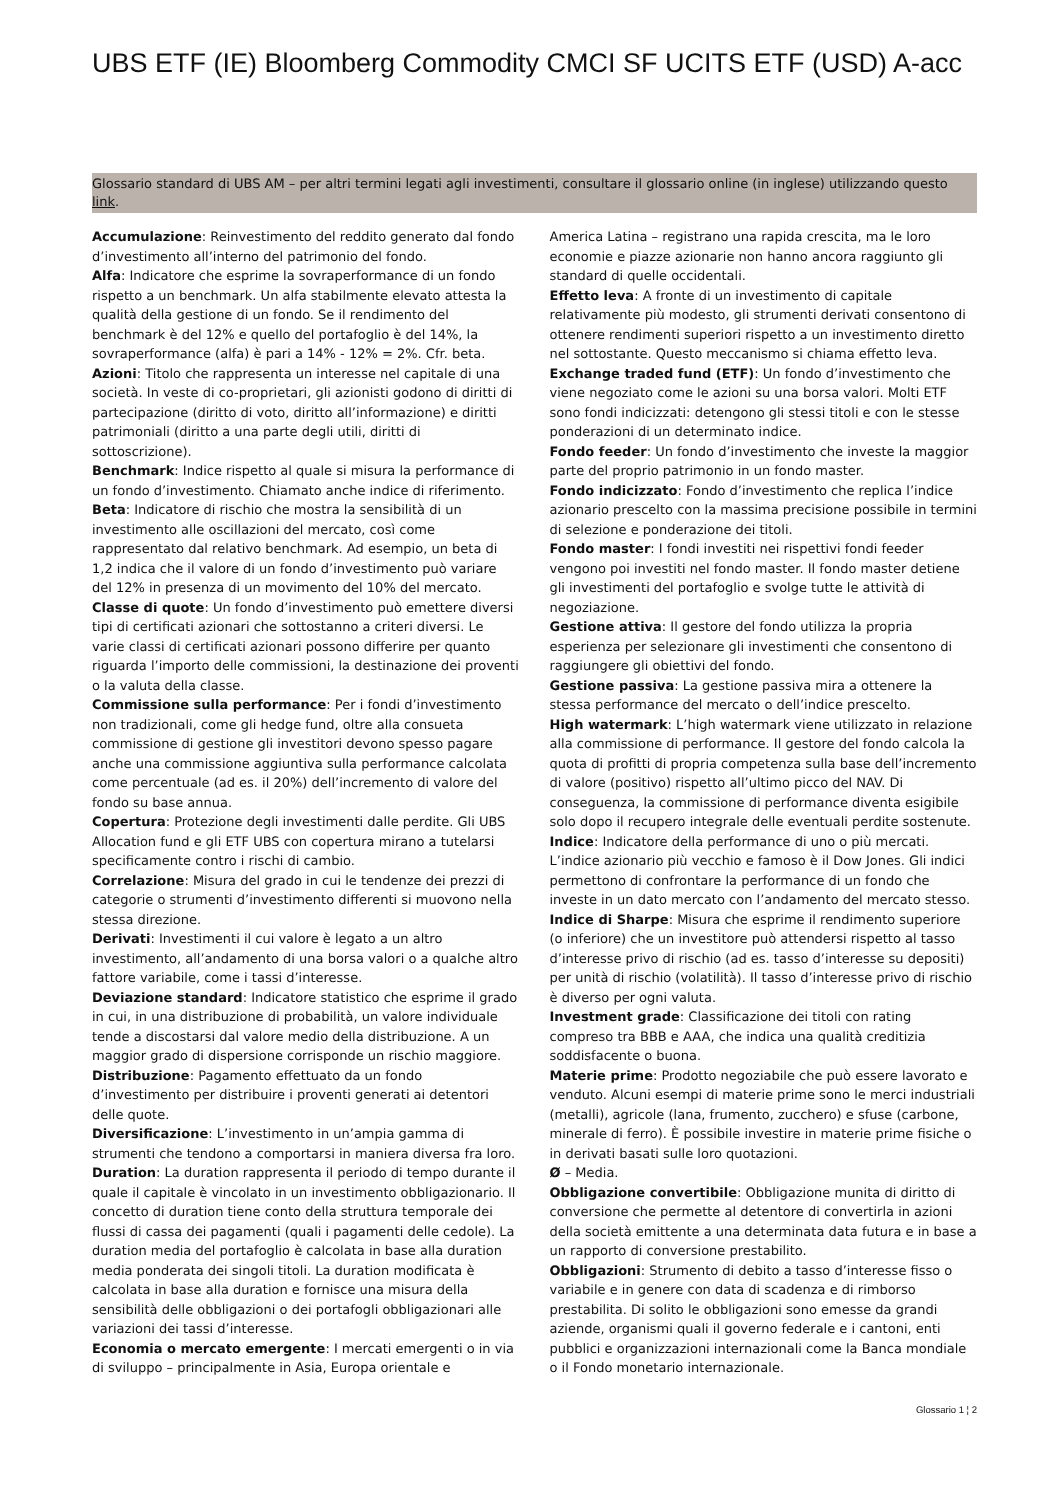UBS ETF (IE) Bloomberg Commodity CMCI SF UCITS ETF (USD) A-acc
Glossario standard di UBS AM – per altri termini legati agli investimenti, consultare il glossario online (in inglese) utilizzando questo link.
Accumulazione: Reinvestimento del reddito generato dal fondo d’investimento all’interno del patrimonio del fondo.
Alfa: Indicatore che esprime la sovraperformance di un fondo rispetto a un benchmark. Un alfa stabilmente elevato attesta la qualità della gestione di un fondo. Se il rendimento del benchmark è del 12% e quello del portafoglio è del 14%, la sovraperformance (alfa) è pari a 14% - 12% = 2%. Cfr. beta.
Azioni: Titolo che rappresenta un interesse nel capitale di una società. In veste di co-proprietari, gli azionisti godono di diritti di partecipazione (diritto di voto, diritto all’informazione) e diritti patrimoniali (diritto a una parte degli utili, diritti di sottoscrizione).
Benchmark: Indice rispetto al quale si misura la performance di un fondo d’investimento. Chiamato anche indice di riferimento.
Beta: Indicatore di rischio che mostra la sensibilità di un investimento alle oscillazioni del mercato, così come rappresentato dal relativo benchmark. Ad esempio, un beta di 1,2 indica che il valore di un fondo d’investimento può variare del 12% in presenza di un movimento del 10% del mercato.
Classe di quote: Un fondo d’investimento può emettere diversi tipi di certificati azionari che sottostanno a criteri diversi. Le varie classi di certificati azionari possono differire per quanto riguarda l’importo delle commissioni, la destinazione dei proventi o la valuta della classe.
Commissione sulla performance: Per i fondi d’investimento non tradizionali, come gli hedge fund, oltre alla consueta commissione di gestione gli investitori devono spesso pagare anche una commissione aggiuntiva sulla performance calcolata come percentuale (ad es. il 20%) dell’incremento di valore del fondo su base annua.
Copertura: Protezione degli investimenti dalle perdite. Gli UBS Allocation fund e gli ETF UBS con copertura mirano a tutelarsi specificamente contro i rischi di cambio.
Correlazione: Misura del grado in cui le tendenze dei prezzi di categorie o strumenti d’investimento differenti si muovono nella stessa direzione.
Derivati: Investimenti il cui valore è legato a un altro investimento, all’andamento di una borsa valori o a qualche altro fattore variabile, come i tassi d’interesse.
Deviazione standard: Indicatore statistico che esprime il grado in cui, in una distribuzione di probabilità, un valore individuale tende a discostarsi dal valore medio della distribuzione. A un maggior grado di dispersione corrisponde un rischio maggiore.
Distribuzione: Pagamento effettuato da un fondo d’investimento per distribuire i proventi generati ai detentori delle quote.
Diversificazione: L’investimento in un’ampia gamma di strumenti che tendono a comportarsi in maniera diversa fra loro.
Duration: La duration rappresenta il periodo di tempo durante il quale il capitale è vincolato in un investimento obbligazionario. Il concetto di duration tiene conto della struttura temporale dei flussi di cassa dei pagamenti (quali i pagamenti delle cedole). La duration media del portafoglio è calcolata in base alla duration media ponderata dei singoli titoli. La duration modificata è calcolata in base alla duration e fornisce una misura della sensibilità delle obbligazioni o dei portafogli obbligazionari alle variazioni dei tassi d’interesse.
Economia o mercato emergente: I mercati emergenti o in via di sviluppo – principalmente in Asia, Europa orientale e
America Latina – registrano una rapida crescita, ma le loro economie e piazze azionarie non hanno ancora raggiunto gli standard di quelle occidentali.
Effetto leva: A fronte di un investimento di capitale relativamente più modesto, gli strumenti derivati consentono di ottenere rendimenti superiori rispetto a un investimento diretto nel sottostante. Questo meccanismo si chiama effetto leva.
Exchange traded fund (ETF): Un fondo d’investimento che viene negoziato come le azioni su una borsa valori. Molti ETF sono fondi indicizzati: detengono gli stessi titoli e con le stesse ponderazioni di un determinato indice.
Fondo feeder: Un fondo d’investimento che investe la maggior parte del proprio patrimonio in un fondo master.
Fondo indicizzato: Fondo d’investimento che replica l’indice azionario prescelto con la massima precisione possibile in termini di selezione e ponderazione dei titoli.
Fondo master: I fondi investiti nei rispettivi fondi feeder vengono poi investiti nel fondo master. Il fondo master detiene gli investimenti del portafoglio e svolge tutte le attività di negoziazione.
Gestione attiva: Il gestore del fondo utilizza la propria esperienza per selezionare gli investimenti che consentono di raggiungere gli obiettivi del fondo.
Gestione passiva: La gestione passiva mira a ottenere la stessa performance del mercato o dell’indice prescelto.
High watermark: L’high watermark viene utilizzato in relazione alla commissione di performance. Il gestore del fondo calcola la quota di profitti di propria competenza sulla base dell’incremento di valore (positivo) rispetto all’ultimo picco del NAV. Di conseguenza, la commissione di performance diventa esigibile solo dopo il recupero integrale delle eventuali perdite sostenute.
Indice: Indicatore della performance di uno o più mercati. L’indice azionario più vecchio e famoso è il Dow Jones. Gli indici permettono di confrontare la performance di un fondo che investe in un dato mercato con l’andamento del mercato stesso.
Indice di Sharpe: Misura che esprime il rendimento superiore (o inferiore) che un investitore può attendersi rispetto al tasso d’interesse privo di rischio (ad es. tasso d’interesse su depositi) per unità di rischio (volatilità). Il tasso d’interesse privo di rischio è diverso per ogni valuta.
Investment grade: Classificazione dei titoli con rating compreso tra BBB e AAA, che indica una qualità creditizia soddisfacente o buona.
Materie prime: Prodotto negoziabile che può essere lavorato e venduto. Alcuni esempi di materie prime sono le merci industriali (metalli), agricole (lana, frumento, zucchero) e sfuse (carbone, minerale di ferro). È possibile investire in materie prime fisiche o in derivati basati sulle loro quotazioni.
Ø – Media.
Obbligazione convertibile: Obbligazione munita di diritto di conversione che permette al detentore di convertirla in azioni della società emittente a una determinata data futura e in base a un rapporto di conversione prestabilito.
Obbligazioni: Strumento di debito a tasso d’interesse fisso o variabile e in genere con data di scadenza e di rimborso prestabilita. Di solito le obbligazioni sono emesse da grandi aziende, organismi quali il governo federale e i cantoni, enti pubblici e organizzazioni internazionali come la Banca mondiale o il Fondo monetario internazionale.
Glossario 1 ¦ 2